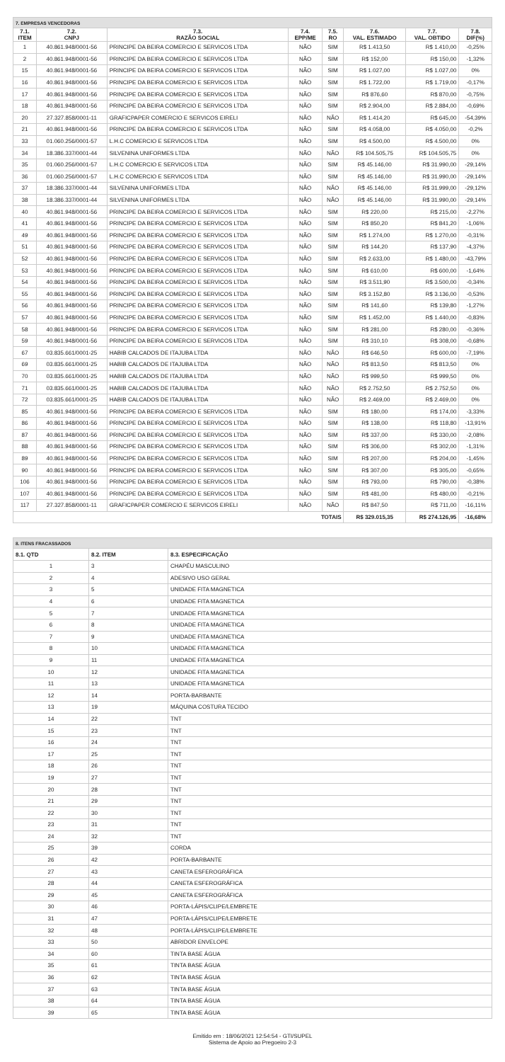| 7. EMPRESAS VENCEDORAS | | | | | | | |
| --- | --- | --- | --- | --- | --- | --- | --- |
| 7.1. ITEM | 7.2. CNPJ | 7.3. RAZÃO SOCIAL | 7.4. EPP/ME | 7.5. RO | 7.6. VAL. ESTIMADO | 7.7. VAL. OBTIDO | 7.8. DIF(%) |
| 1 | 40.861.948/0001-56 | PRINCIPE DA BEIRA COMERCIO E SERVICOS LTDA | NÃO | SIM | R$ 1.413,50 | R$ 1.410,00 | -0,25% |
| 2 | 40.861.948/0001-56 | PRINCIPE DA BEIRA COMERCIO E SERVICOS LTDA | NÃO | SIM | R$ 152,00 | R$ 150,00 | -1,32% |
| 15 | 40.861.948/0001-56 | PRINCIPE DA BEIRA COMERCIO E SERVICOS LTDA | NÃO | SIM | R$ 1.027,00 | R$ 1.027,00 | 0% |
| 16 | 40.861.948/0001-56 | PRINCIPE DA BEIRA COMERCIO E SERVICOS LTDA | NÃO | SIM | R$ 1.722,00 | R$ 1.719,00 | -0,17% |
| 17 | 40.861.948/0001-56 | PRINCIPE DA BEIRA COMERCIO E SERVICOS LTDA | NÃO | SIM | R$ 876,60 | R$ 870,00 | -0,75% |
| 18 | 40.861.948/0001-56 | PRINCIPE DA BEIRA COMERCIO E SERVICOS LTDA | NÃO | SIM | R$ 2.904,00 | R$ 2.884,00 | -0,69% |
| 20 | 27.327.858/0001-11 | GRAFICPAPER COMERCIO E SERVICOS EIRELI | NÃO | NÃO | R$ 1.414,20 | R$ 645,00 | -54,39% |
| 21 | 40.861.948/0001-56 | PRINCIPE DA BEIRA COMERCIO E SERVICOS LTDA | NÃO | SIM | R$ 4.058,00 | R$ 4.050,00 | -0,2% |
| 33 | 01.060.256/0001-57 | L.H.C COMERCIO E SERVICOS LTDA | NÃO | SIM | R$ 4.500,00 | R$ 4.500,00 | 0% |
| 34 | 18.386.337/0001-44 | SILVENINA UNIFORMES LTDA | NÃO | NÃO | R$ 104.505,75 | R$ 104.505,75 | 0% |
| 35 | 01.060.256/0001-57 | L.H.C COMERCIO E SERVICOS LTDA | NÃO | SIM | R$ 45.146,00 | R$ 31.990,00 | -29,14% |
| 36 | 01.060.256/0001-57 | L.H.C COMERCIO E SERVICOS LTDA | NÃO | SIM | R$ 45.146,00 | R$ 31.990,00 | -29,14% |
| 37 | 18.386.337/0001-44 | SILVENINA UNIFORMES LTDA | NÃO | NÃO | R$ 45.146,00 | R$ 31.999,00 | -29,12% |
| 38 | 18.386.337/0001-44 | SILVENINA UNIFORMES LTDA | NÃO | NÃO | R$ 45.146,00 | R$ 31.990,00 | -29,14% |
| 40 | 40.861.948/0001-56 | PRINCIPE DA BEIRA COMERCIO E SERVICOS LTDA | NÃO | SIM | R$ 220,00 | R$ 215,00 | -2,27% |
| 41 | 40.861.948/0001-56 | PRINCIPE DA BEIRA COMERCIO E SERVICOS LTDA | NÃO | SIM | R$ 850,20 | R$ 841,20 | -1,06% |
| 49 | 40.861.948/0001-56 | PRINCIPE DA BEIRA COMERCIO E SERVICOS LTDA | NÃO | SIM | R$ 1.274,00 | R$ 1.270,00 | -0,31% |
| 51 | 40.861.948/0001-56 | PRINCIPE DA BEIRA COMERCIO E SERVICOS LTDA | NÃO | SIM | R$ 144,20 | R$ 137,90 | -4,37% |
| 52 | 40.861.948/0001-56 | PRINCIPE DA BEIRA COMERCIO E SERVICOS LTDA | NÃO | SIM | R$ 2.633,00 | R$ 1.480,00 | -43,79% |
| 53 | 40.861.948/0001-56 | PRINCIPE DA BEIRA COMERCIO E SERVICOS LTDA | NÃO | SIM | R$ 610,00 | R$ 600,00 | -1,64% |
| 54 | 40.861.948/0001-56 | PRINCIPE DA BEIRA COMERCIO E SERVICOS LTDA | NÃO | SIM | R$ 3.511,90 | R$ 3.500,00 | -0,34% |
| 55 | 40.861.948/0001-56 | PRINCIPE DA BEIRA COMERCIO E SERVICOS LTDA | NÃO | SIM | R$ 3.152,80 | R$ 3.136,00 | -0,53% |
| 56 | 40.861.948/0001-56 | PRINCIPE DA BEIRA COMERCIO E SERVICOS LTDA | NÃO | SIM | R$ 141,60 | R$ 139,80 | -1,27% |
| 57 | 40.861.948/0001-56 | PRINCIPE DA BEIRA COMERCIO E SERVICOS LTDA | NÃO | SIM | R$ 1.452,00 | R$ 1.440,00 | -0,83% |
| 58 | 40.861.948/0001-56 | PRINCIPE DA BEIRA COMERCIO E SERVICOS LTDA | NÃO | SIM | R$ 281,00 | R$ 280,00 | -0,36% |
| 59 | 40.861.948/0001-56 | PRINCIPE DA BEIRA COMERCIO E SERVICOS LTDA | NÃO | SIM | R$ 310,10 | R$ 308,00 | -0,68% |
| 67 | 03.835.661/0001-25 | HABIB CALCADOS DE ITAJUBA LTDA | NÃO | NÃO | R$ 646,50 | R$ 600,00 | -7,19% |
| 69 | 03.835.661/0001-25 | HABIB CALCADOS DE ITAJUBA LTDA | NÃO | NÃO | R$ 813,50 | R$ 813,50 | 0% |
| 70 | 03.835.661/0001-25 | HABIB CALCADOS DE ITAJUBA LTDA | NÃO | NÃO | R$ 999,50 | R$ 999,50 | 0% |
| 71 | 03.835.661/0001-25 | HABIB CALCADOS DE ITAJUBA LTDA | NÃO | NÃO | R$ 2.752,50 | R$ 2.752,50 | 0% |
| 72 | 03.835.661/0001-25 | HABIB CALCADOS DE ITAJUBA LTDA | NÃO | NÃO | R$ 2.469,00 | R$ 2.469,00 | 0% |
| 85 | 40.861.948/0001-56 | PRINCIPE DA BEIRA COMERCIO E SERVICOS LTDA | NÃO | SIM | R$ 180,00 | R$ 174,00 | -3,33% |
| 86 | 40.861.948/0001-56 | PRINCIPE DA BEIRA COMERCIO E SERVICOS LTDA | NÃO | SIM | R$ 138,00 | R$ 118,80 | -13,91% |
| 87 | 40.861.948/0001-56 | PRINCIPE DA BEIRA COMERCIO E SERVICOS LTDA | NÃO | SIM | R$ 337,00 | R$ 330,00 | -2,08% |
| 88 | 40.861.948/0001-56 | PRINCIPE DA BEIRA COMERCIO E SERVICOS LTDA | NÃO | SIM | R$ 306,00 | R$ 302,00 | -1,31% |
| 89 | 40.861.948/0001-56 | PRINCIPE DA BEIRA COMERCIO E SERVICOS LTDA | NÃO | SIM | R$ 207,00 | R$ 204,00 | -1,45% |
| 90 | 40.861.948/0001-56 | PRINCIPE DA BEIRA COMERCIO E SERVICOS LTDA | NÃO | SIM | R$ 307,00 | R$ 305,00 | -0,65% |
| 106 | 40.861.948/0001-56 | PRINCIPE DA BEIRA COMERCIO E SERVICOS LTDA | NÃO | SIM | R$ 793,00 | R$ 790,00 | -0,38% |
| 107 | 40.861.948/0001-56 | PRINCIPE DA BEIRA COMERCIO E SERVICOS LTDA | NÃO | SIM | R$ 481,00 | R$ 480,00 | -0,21% |
| 117 | 27.327.858/0001-11 | GRAFICPAPER COMERCIO E SERVICOS EIRELI | NÃO | NÃO | R$ 847,50 | R$ 711,00 | -16,11% |
| TOTAIS | | | | | R$ 329.015,35 | R$ 274.126,95 | -16,68% |
| 8. ITENS FRACASSADOS | | |
| --- | --- | --- |
| 8.1. QTD | 8.2. ITEM | 8.3. ESPECIFICAÇÃO |
| 1 | 3 | CHAPÉU MASCULINO |
| 2 | 4 | ADESIVO USO GERAL |
| 3 | 5 | UNIDADE FITA MAGNETICA |
| 4 | 6 | UNIDADE FITA MAGNETICA |
| 5 | 7 | UNIDADE FITA MAGNETICA |
| 6 | 8 | UNIDADE FITA MAGNETICA |
| 7 | 9 | UNIDADE FITA MAGNETICA |
| 8 | 10 | UNIDADE FITA MAGNETICA |
| 9 | 11 | UNIDADE FITA MAGNETICA |
| 10 | 12 | UNIDADE FITA MAGNETICA |
| 11 | 13 | UNIDADE FITA MAGNETICA |
| 12 | 14 | PORTA-BARBANTE |
| 13 | 19 | MÁQUINA COSTURA TECIDO |
| 14 | 22 | TNT |
| 15 | 23 | TNT |
| 16 | 24 | TNT |
| 17 | 25 | TNT |
| 18 | 26 | TNT |
| 19 | 27 | TNT |
| 20 | 28 | TNT |
| 21 | 29 | TNT |
| 22 | 30 | TNT |
| 23 | 31 | TNT |
| 24 | 32 | TNT |
| 25 | 39 | CORDA |
| 26 | 42 | PORTA-BARBANTE |
| 27 | 43 | CANETA ESFEROGRÁFICA |
| 28 | 44 | CANETA ESFEROGRÁFICA |
| 29 | 45 | CANETA ESFEROGRÁFICA |
| 30 | 46 | PORTA-LÁPIS/CLIPE/LEMBRETE |
| 31 | 47 | PORTA-LÁPIS/CLIPE/LEMBRETE |
| 32 | 48 | PORTA-LÁPIS/CLIPE/LEMBRETE |
| 33 | 50 | ABRIDOR ENVELOPE |
| 34 | 60 | TINTA BASE ÁGUA |
| 35 | 61 | TINTA BASE ÁGUA |
| 36 | 62 | TINTA BASE ÁGUA |
| 37 | 63 | TINTA BASE ÁGUA |
| 38 | 64 | TINTA BASE ÁGUA |
| 39 | 65 | TINTA BASE ÁGUA |
Emitido em : 18/06/2021 12:54:54 - GTI/SUPEL
Sistema de Apoio ao Pregoeiro 2-3